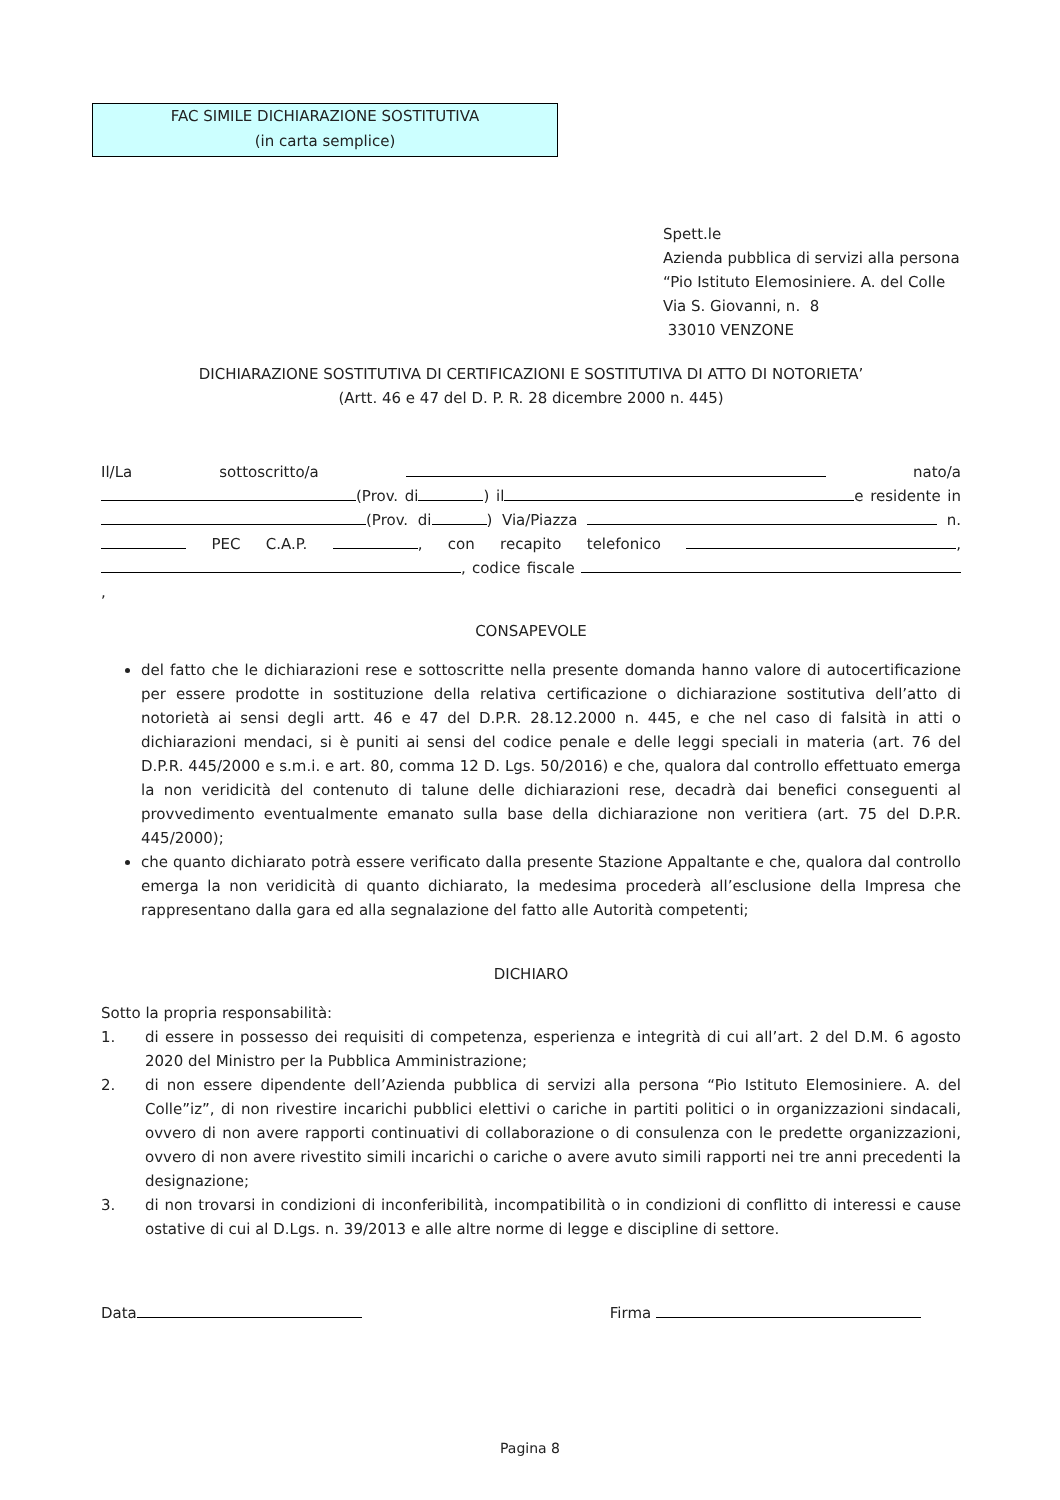FAC SIMILE DICHIARAZIONE SOSTITUTIVA
(in carta semplice)
Spett.le
Azienda pubblica di servizi alla persona
“Pio Istituto Elemosiniere. A. del Colle
Via S. Giovanni, n. 8
33010 VENZONE
DICHIARAZIONE SOSTITUTIVA DI CERTIFICAZIONI E SOSTITUTIVA DI ATTO DI NOTORIETA’
(Artt. 46 e 47 del D. P. R. 28 dicembre 2000 n. 445)
Il/La sottoscritto/a nato/a (Prov. di ) il e residente in (Prov. di ) Via/Piazza n. PEC C.A.P. , con recapito telefonico , , codice fiscale ,
CONSAPEVOLE
del fatto che le dichiarazioni rese e sottoscritte nella presente domanda hanno valore di autocertificazione per essere prodotte in sostituzione della relativa certificazione o dichiarazione sostitutiva dell’atto di notorietà ai sensi degli artt. 46 e 47 del D.P.R. 28.12.2000 n. 445, e che nel caso di falsità in atti o dichiarazioni mendaci, si è puniti ai sensi del codice penale e delle leggi speciali in materia (art. 76 del D.P.R. 445/2000 e s.m.i. e art. 80, comma 12 D. Lgs. 50/2016) e che, qualora dal controllo effettuato emerga la non veridicità del contenuto di talune delle dichiarazioni rese, decadrà dai benefici conseguenti al provvedimento eventualmente emanato sulla base della dichiarazione non veritiera (art. 75 del D.P.R. 445/2000);
che quanto dichiarato potrà essere verificato dalla presente Stazione Appaltante e che, qualora dal controllo emerga la non veridicità di quanto dichiarato, la medesima procederà all’esclusione della Impresa che rappresentano dalla gara ed alla segnalazione del fatto alle Autorità competenti;
DICHIARO
Sotto la propria responsabilità:
1. di essere in possesso dei requisiti di competenza, esperienza e integrità di cui all’art. 2 del D.M. 6 agosto 2020 del Ministro per la Pubblica Amministrazione;
2. di non essere dipendente dell’Azienda pubblica di servizi alla persona “Pio Istituto Elemosiniere. A. del Colle”iz”, di non rivestire incarichi pubblici elettivi o cariche in partiti politici o in organizzazioni sindacali, ovvero di non avere rapporti continuativi di collaborazione o di consulenza con le predette organizzazioni, ovvero di non avere rivestito simili incarichi o cariche o avere avuto simili rapporti nei tre anni precedenti la designazione;
3. di non trovarsi in condizioni di inconferibilità, incompatibilità o in condizioni di conflitto di interessi e cause ostative di cui al D.Lgs. n. 39/2013 e alle altre norme di legge e discipline di settore.
Data Firma
Pagina 8